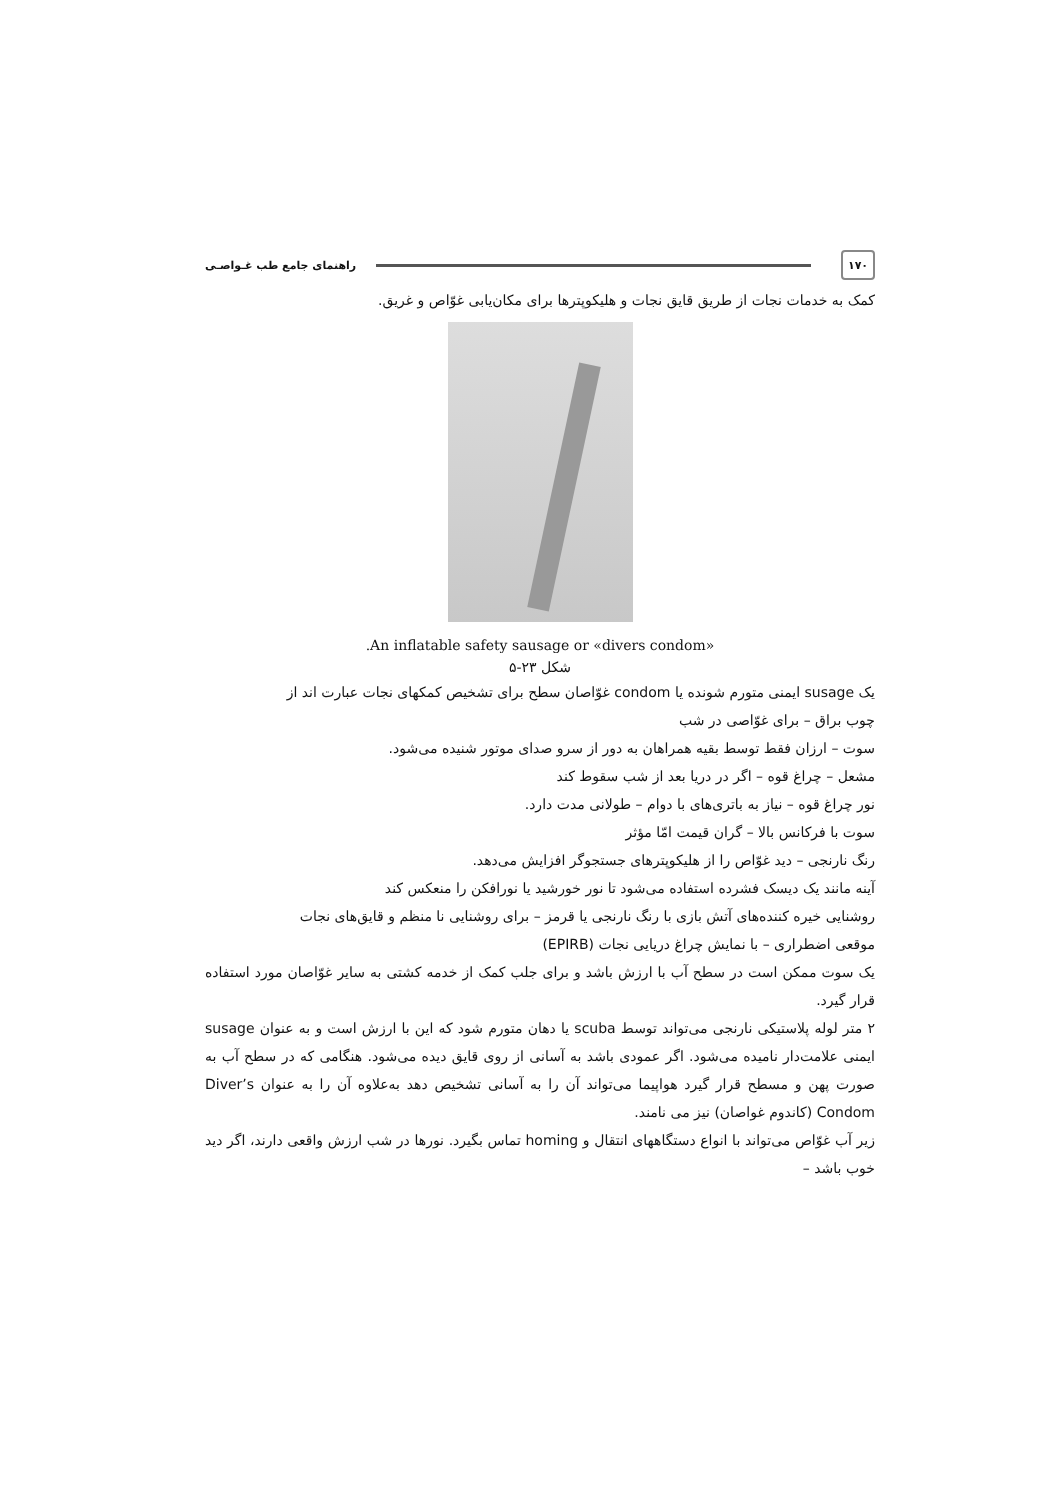۱۷۰
راهنمای جامع طب غـواصـی
کمک به خدمات نجات از طریق قایق نجات و هلیکوپترها برای مکان‌یابی غوّاص و غریق.
.An inflatable safety sausage or «divers condom»
شکل ۲۳-۵
یک susage ایمنی متورم شونده یا condom غوّاصان سطح برای تشخیص کمکهای نجات عبارت اند از
چوب براق – برای غوّاصی در شب
سوت – ارزان فقط توسط بقیه همراهان به دور از سرو صدای موتور شنیده می‌شود.
مشعل – چراغ قوه – اگر در دریا بعد از شب سقوط کند
نور چراغ قوه – نیاز به باتری‌های با دوام – طولانی مدت دارد.
سوت با فرکانس بالا – گران قیمت امّا مؤثر
رنگ نارنجی – دید غوّاص را از هلیکوپترهای جستجوگر افزایش می‌دهد.
آینه مانند یک دیسک فشرده استفاده می‌شود تا نور خورشید یا نورافکن را منعکس کند
روشنایی خیره کننده‌های آتش بازی با رنگ نارنجی یا قرمز – برای روشنایی نا منظم و قایق‌های نجات
موقعی اضطراری – با نمایش چراغ دریایی نجات (EPIRB)
یک سوت ممکن است در سطح آب با ارزش باشد و برای جلب کمک از خدمه کشتی به سایر غوّاصان مورد استفاده قرار گیرد.
۲ متر لوله پلاستیکی نارنجی می‌تواند توسط scuba یا دهان متورم شود که این با ارزش است و به عنوان susage ایمنی علامت‌دار نامیده می‌شود. اگر عمودی باشد به آسانی از روی قایق دیده می‌شود. هنگامی که در سطح آب به صورت پهن و مسطح قرار گیرد هواپیما می‌تواند آن را به آسانی تشخیص دهد به‌علاوه آن را به عنوان Diver’s Condom (کاندوم غواصان) نیز می نامند.
زیر آب غوّاص می‌تواند با انواع دستگاههای انتقال و homing تماس بگیرد. نورها در شب ارزش واقعی دارند، اگر دید خوب باشد –